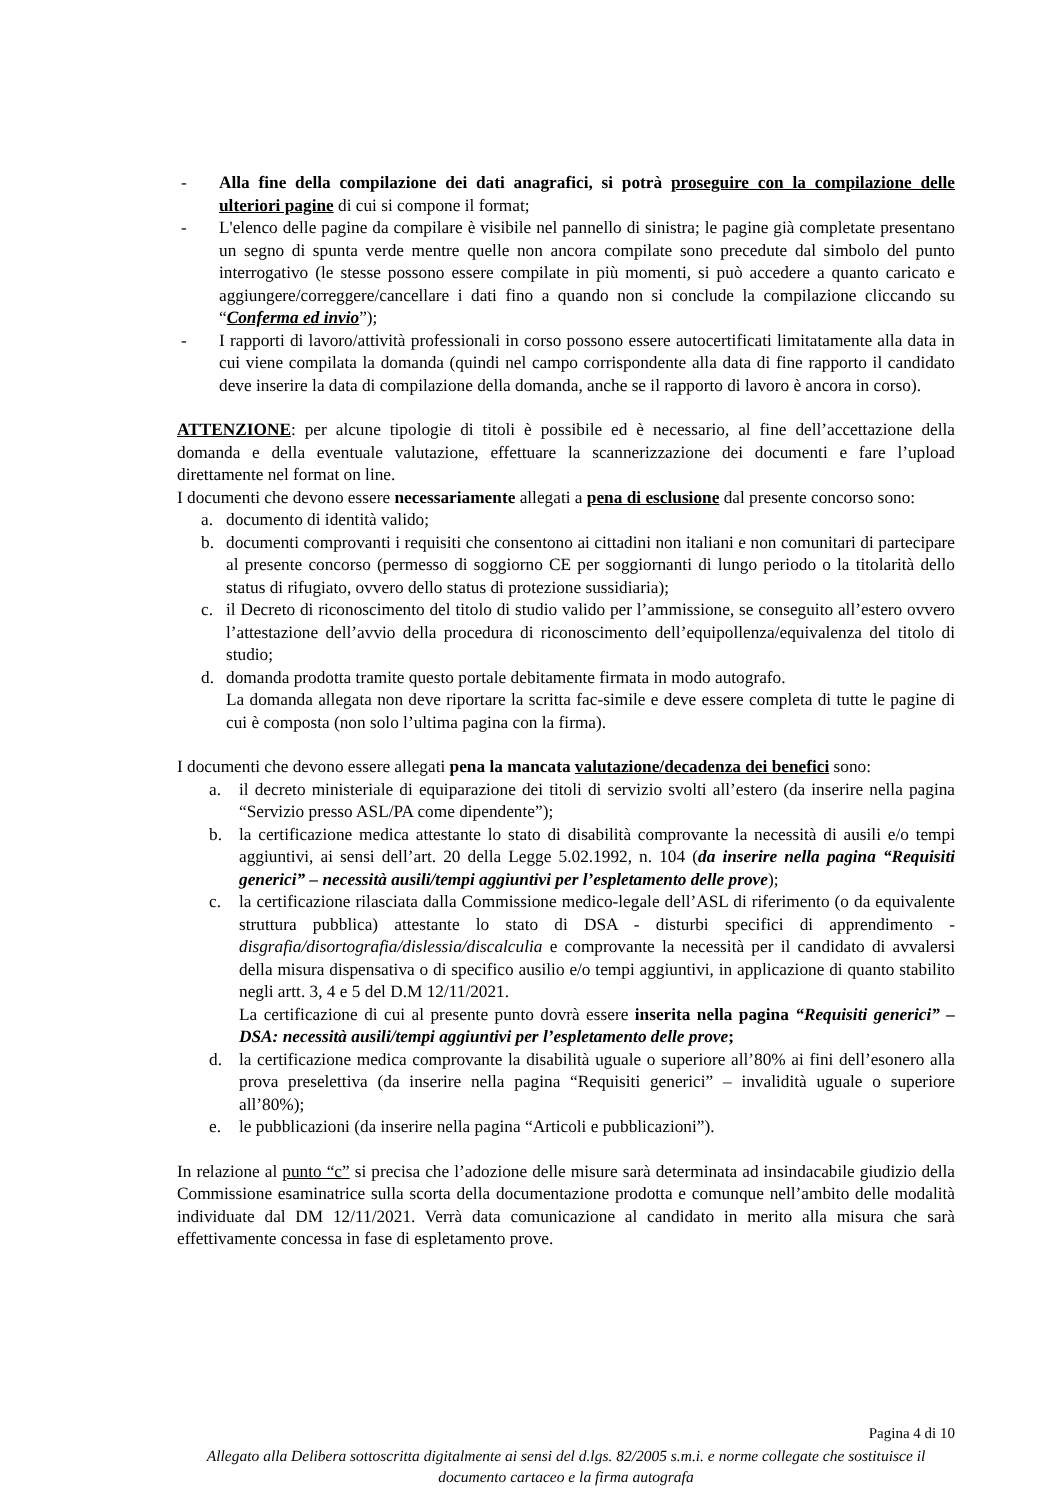- Alla fine della compilazione dei dati anagrafici, si potrà proseguire con la compilazione delle ulteriori pagine di cui si compone il format;
- L'elenco delle pagine da compilare è visibile nel pannello di sinistra; le pagine già completate presentano un segno di spunta verde mentre quelle non ancora compilate sono precedute dal simbolo del punto interrogativo (le stesse possono essere compilate in più momenti, si può accedere a quanto caricato e aggiungere/correggere/cancellare i dati fino a quando non si conclude la compilazione cliccando su “Conferma ed invio”);
- I rapporti di lavoro/attività professionali in corso possono essere autocertificati limitatamente alla data in cui viene compilata la domanda (quindi nel campo corrispondente alla data di fine rapporto il candidato deve inserire la data di compilazione della domanda, anche se il rapporto di lavoro è ancora in corso).
ATTENZIONE: per alcune tipologie di titoli è possibile ed è necessario, al fine dell’accettazione della domanda e della eventuale valutazione, effettuare la scannerizzazione dei documenti e fare l’upload direttamente nel format on line.
I documenti che devono essere necessariamente allegati a pena di esclusione dal presente concorso sono:
a. documento di identità valido;
b. documenti comprovanti i requisiti che consentono ai cittadini non italiani e non comunitari di partecipare al presente concorso (permesso di soggiorno CE per soggiornanti di lungo periodo o la titolarità dello status di rifugiato, ovvero dello status di protezione sussidiaria);
c. il Decreto di riconoscimento del titolo di studio valido per l’ammissione, se conseguito all’estero ovvero l’attestazione dell’avvio della procedura di riconoscimento dell’equipollenza/equivalenza del titolo di studio;
d. domanda prodotta tramite questo portale debitamente firmata in modo autografo.
La domanda allegata non deve riportare la scritta fac-simile e deve essere completa di tutte le pagine di cui è composta (non solo l’ultima pagina con la firma).
I documenti che devono essere allegati pena la mancata valutazione/decadenza dei benefici sono:
a. il decreto ministeriale di equiparazione dei titoli di servizio svolti all’estero (da inserire nella pagina “Servizio presso ASL/PA come dipendente”);
b. la certificazione medica attestante lo stato di disabilità comprovante la necessità di ausili e/o tempi aggiuntivi, ai sensi dell’art. 20 della Legge 5.02.1992, n. 104 (da inserire nella pagina “Requisiti generici” – necessità ausili/tempi aggiuntivi per l’espletamento delle prove);
c. la certificazione rilasciata dalla Commissione medico-legale dell’ASL di riferimento (o da equivalente struttura pubblica) attestante lo stato di DSA - disturbi specifici di apprendimento - disgrafia/disortografia/dislessia/discalculia e comprovante la necessità per il candidato di avvalersi della misura dispensativa o di specifico ausilio e/o tempi aggiuntivi, in applicazione di quanto stabilito negli artt. 3, 4 e 5 del D.M 12/11/2021.
La certificazione di cui al presente punto dovrà essere inserita nella pagina “Requisiti generici” – DSA: necessità ausili/tempi aggiuntivi per l’espletamento delle prove;
d. la certificazione medica comprovante la disabilità uguale o superiore all’80% ai fini dell’esonero alla prova preselettiva (da inserire nella pagina “Requisiti generici” – invalidità uguale o superiore all’80%);
e. le pubblicazioni (da inserire nella pagina “Articoli e pubblicazioni”).
In relazione al punto “c” si precisa che l’adozione delle misure sarà determinata ad insindacabile giudizio della Commissione esaminatrice sulla scorta della documentazione prodotta e comunque nell’ambito delle modalità individuate dal DM 12/11/2021. Verrà data comunicazione al candidato in merito alla misura che sarà effettivamente concessa in fase di espletamento prove.
Pagina 4 di 10
Allegato alla Delibera sottoscritta digitalmente ai sensi del d.lgs. 82/2005 s.m.i. e norme collegate che sostituisce il documento cartaceo e la firma autografa